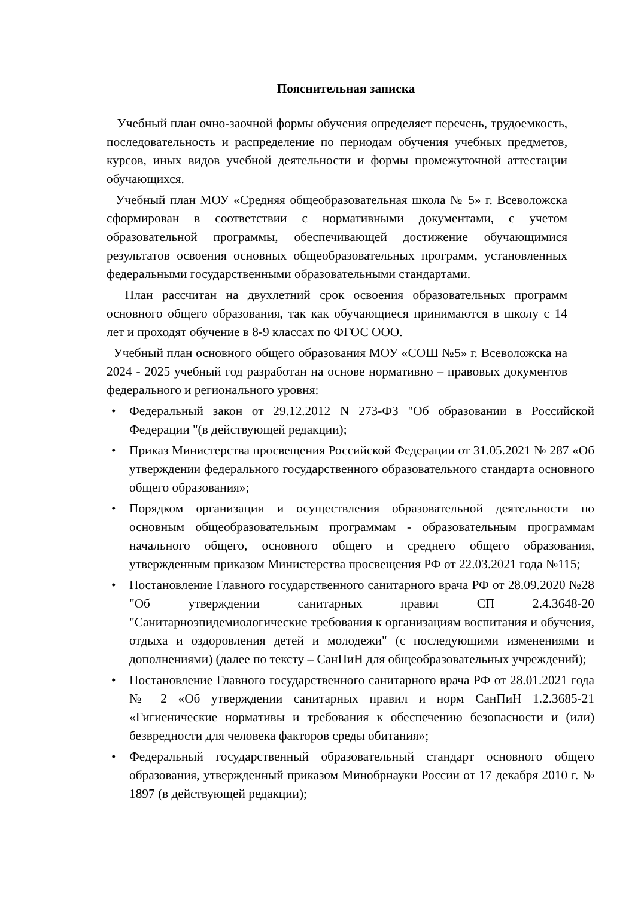Пояснительная записка
Учебный план очно-заочной формы обучения определяет перечень, трудоемкость, последовательность и распределение по периодам обучения учебных предметов, курсов, иных видов учебной деятельности и формы промежуточной аттестации обучающихся.
Учебный план МОУ «Средняя общеобразовательная школа № 5» г. Всеволожска сформирован в соответствии с нормативными документами, с учетом образовательной программы, обеспечивающей достижение обучающимися результатов освоения основных общеобразовательных программ, установленных федеральными государственными образовательными стандартами.
План рассчитан на двухлетний срок освоения образовательных программ основного общего образования, так как обучающиеся принимаются в школу с 14 лет и проходят обучение в 8-9 классах по ФГОС ООО.
Учебный план основного общего образования МОУ «СОШ №5» г. Всеволожска на 2024 - 2025 учебный год разработан на основе нормативно – правовых документов федерального и регионального уровня:
• Федеральный закон от 29.12.2012 N 273-ФЗ "Об образовании в Российской Федерации "(в действующей редакции);
• Приказ Министерства просвещения Российской Федерации от 31.05.2021 № 287 «Об утверждении федерального государственного образовательного стандарта основного общего образования»;
• Порядком организации и осуществления образовательной деятельности по основным общеобразовательным программам - образовательным программам начального общего, основного общего и среднего общего образования, утвержденным приказом Министерства просвещения РФ от 22.03.2021 года №115;
• Постановление Главного государственного санитарного врача РФ от 28.09.2020 №28 "Об утверждении санитарных правил СП 2.4.3648-20 "Санитарноэпидемиологические требования к организациям воспитания и обучения, отдыха и оздоровления детей и молодежи" (с последующими изменениями и дополнениями) (далее по тексту – СанПиН для общеобразовательных учреждений);
• Постановление Главного государственного санитарного врача РФ от 28.01.2021 года № 2 «Об утверждении санитарных правил и норм СанПиН 1.2.3685-21 «Гигиенические нормативы и требования к обеспечению безопасности и (или) безвредности для человека факторов среды обитания»;
• Федеральный государственный образовательный стандарт основного общего образования, утвержденный приказом Минобрнауки России от 17 декабря 2010 г. № 1897 (в действующей редакции);